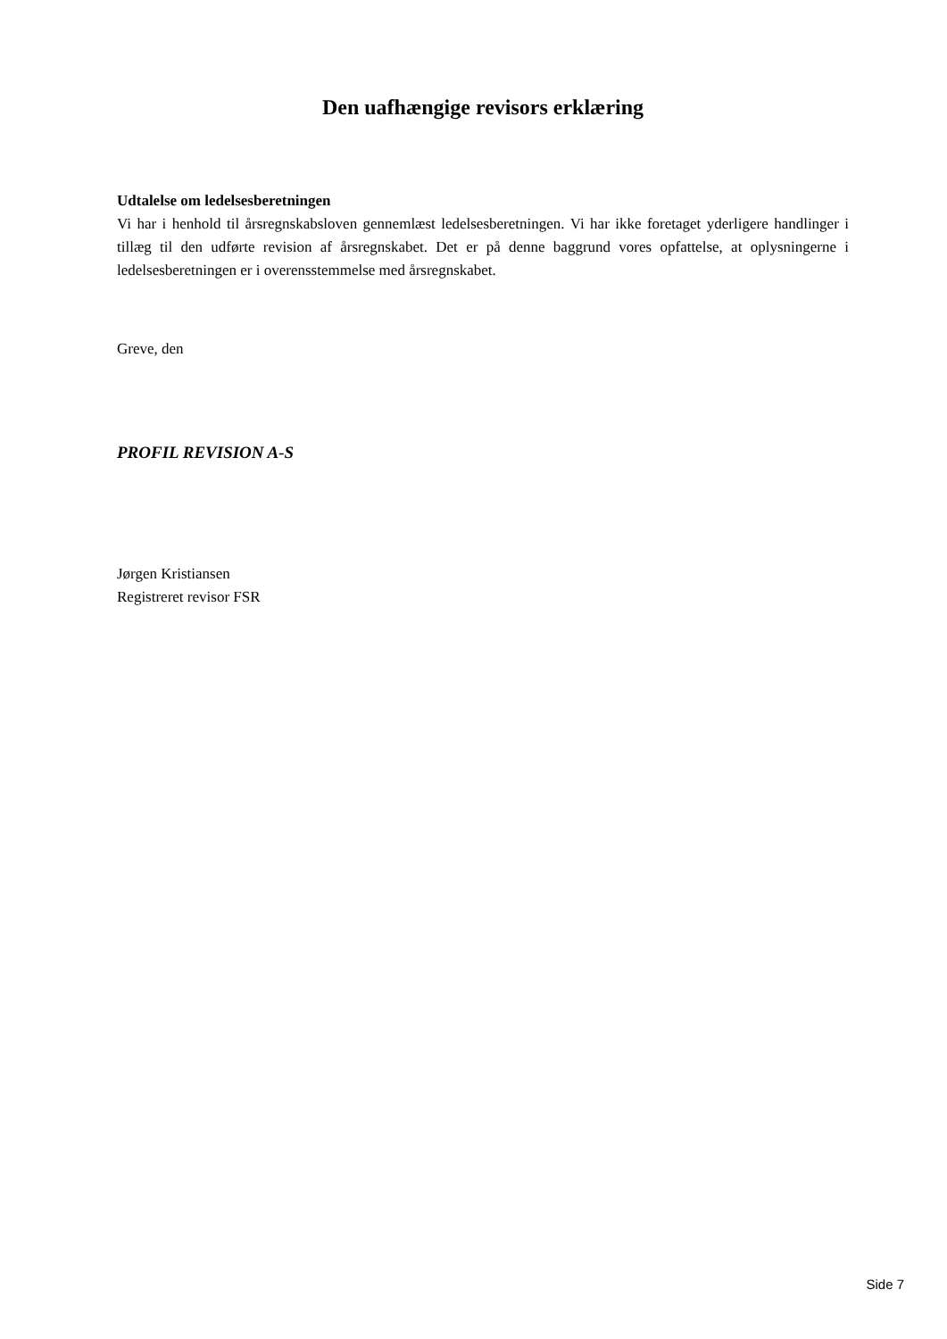Den uafhængige revisors erklæring
Udtalelse om ledelsesberetningen
Vi har i henhold til årsregnskabsloven gennemlæst ledelsesberetningen. Vi har ikke foretaget yderligere handlinger i tillæg til den udførte revision af årsregnskabet. Det er på denne baggrund vores opfattelse, at oplysningerne i ledelsesberetningen er i overensstemmelse med årsregnskabet.
Greve, den
PROFIL REVISION A-S
Jørgen Kristiansen
Registreret revisor FSR
Side 7